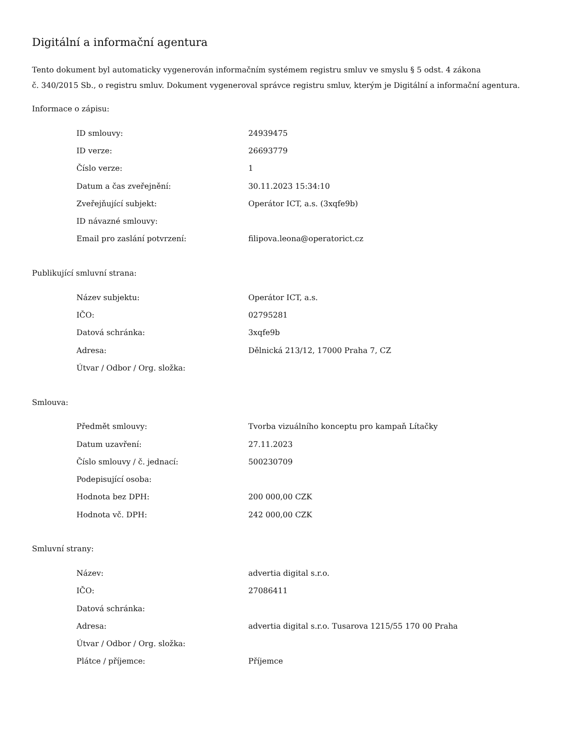Digitální a informační agentura
Tento dokument byl automaticky vygenerován informačním systémem registru smluv ve smyslu § 5 odst. 4 zákona
č. 340/2015 Sb., o registru smluv. Dokument vygeneroval správce registru smluv, kterým je Digitální a informační agentura.
Informace o zápisu:
| ID smlouvy: | 24939475 |
| ID verze: | 26693779 |
| Číslo verze: | 1 |
| Datum a čas zveřejnění: | 30.11.2023 15:34:10 |
| Zveřejňující subjekt: | Operátor ICT, a.s. (3xqfe9b) |
| ID návazné smlouvy: | |
| Email pro zaslání potvrzení: | filipova.leona@operatorict.cz |
Publikující smluvní strana:
| Název subjektu: | Operátor ICT, a.s. |
| IČO: | 02795281 |
| Datová schránka: | 3xqfe9b |
| Adresa: | Dělnická 213/12, 17000 Praha 7, CZ |
| Útvar / Odbor / Org. složka: | |
Smlouva:
| Předmět smlouvy: | Tvorba vizuálního konceptu pro kampaň Lítačky |
| Datum uzavření: | 27.11.2023 |
| Číslo smlouvy / č. jednací: | 500230709 |
| Podepisující osoba: | |
| Hodnota bez DPH: | 200 000,00 CZK |
| Hodnota vč. DPH: | 242 000,00 CZK |
Smluvní strany:
| Název: | advertia digital s.r.o. |
| IČO: | 27086411 |
| Datová schránka: | |
| Adresa: | advertia digital s.r.o. Tusarova 1215/55 170 00 Praha |
| Útvar / Odbor / Org. složka: | |
| Plátce / příjemce: | Příjemce |